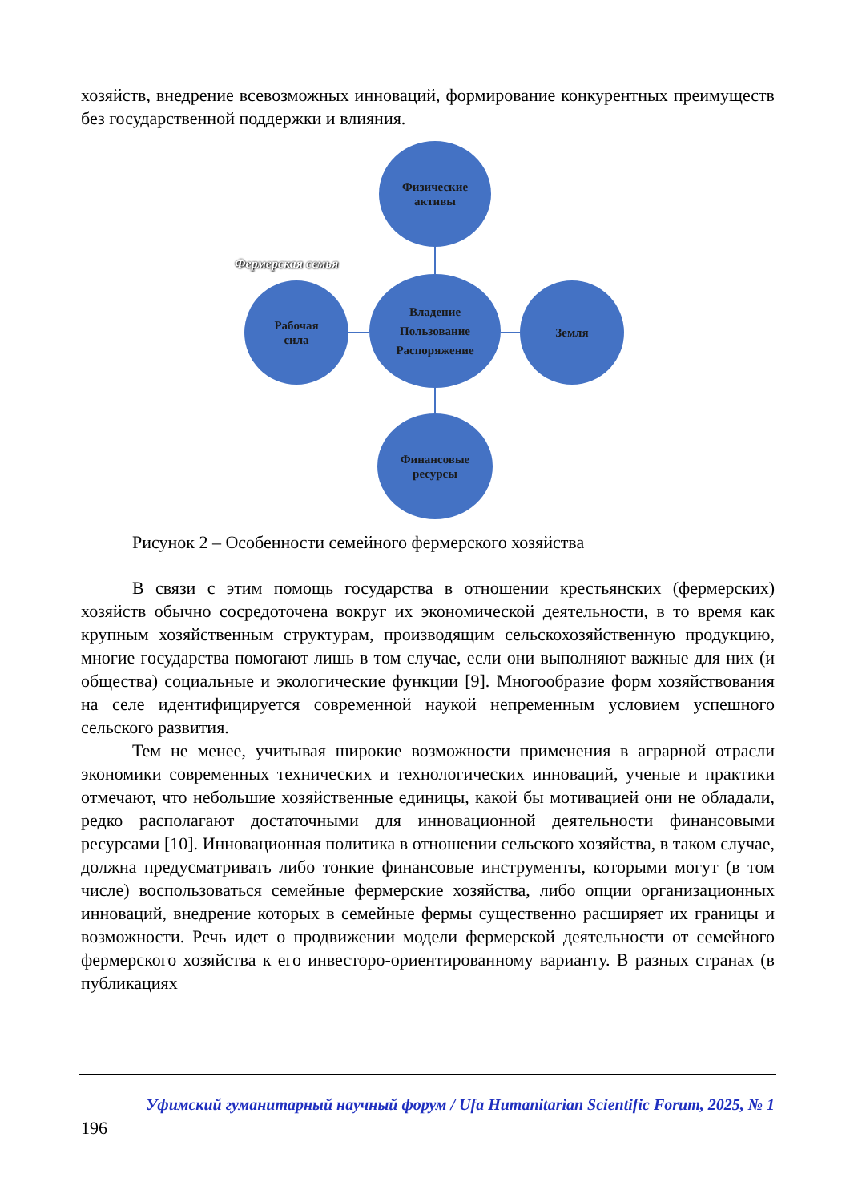хозяйств, внедрение всевозможных инноваций, формирование конкурентных преимуществ без государственной поддержки и влияния.
Физические
активы
Фермерская семья
Владение
Пользование
Распоряжение
Рабочая
сила
Земля
Финансовые
ресурсы
Рисунок 2 – Особенности семейного фермерского хозяйства
В связи с этим помощь государства в отношении крестьянских (фермерских) хозяйств обычно сосредоточена вокруг их экономической деятельности, в то время как крупным хозяйственным структурам, производящим сельскохозяйственную продукцию, многие государства помогают лишь в том случае, если они выполняют важные для них (и общества) социальные и экологические функции [9]. Многообразие форм хозяйствования на селе идентифицируется современной наукой непременным условием успешного сельского развития.
Тем не менее, учитывая широкие возможности применения в аграрной отрасли экономики современных технических и технологических инноваций, ученые и практики отмечают, что небольшие хозяйственные единицы, какой бы мотивацией они не обладали, редко располагают достаточными для инновационной деятельности финансовыми ресурсами [10]. Инновационная политика в отношении сельского хозяйства, в таком случае, должна предусматривать либо тонкие финансовые инструменты, которыми могут (в том числе) воспользоваться семейные фермерские хозяйства, либо опции организационных инноваций, внедрение которых в семейные фермы существенно расширяет их границы и возможности. Речь идет о продвижении модели фермерской деятельности от семейного фермерского хозяйства к его инвесторо-ориентированному варианту. В разных странах (в публикациях
Уфимский гуманитарный научный форум / Ufa Humanitarian Scientific Forum, 2025, № 1
196